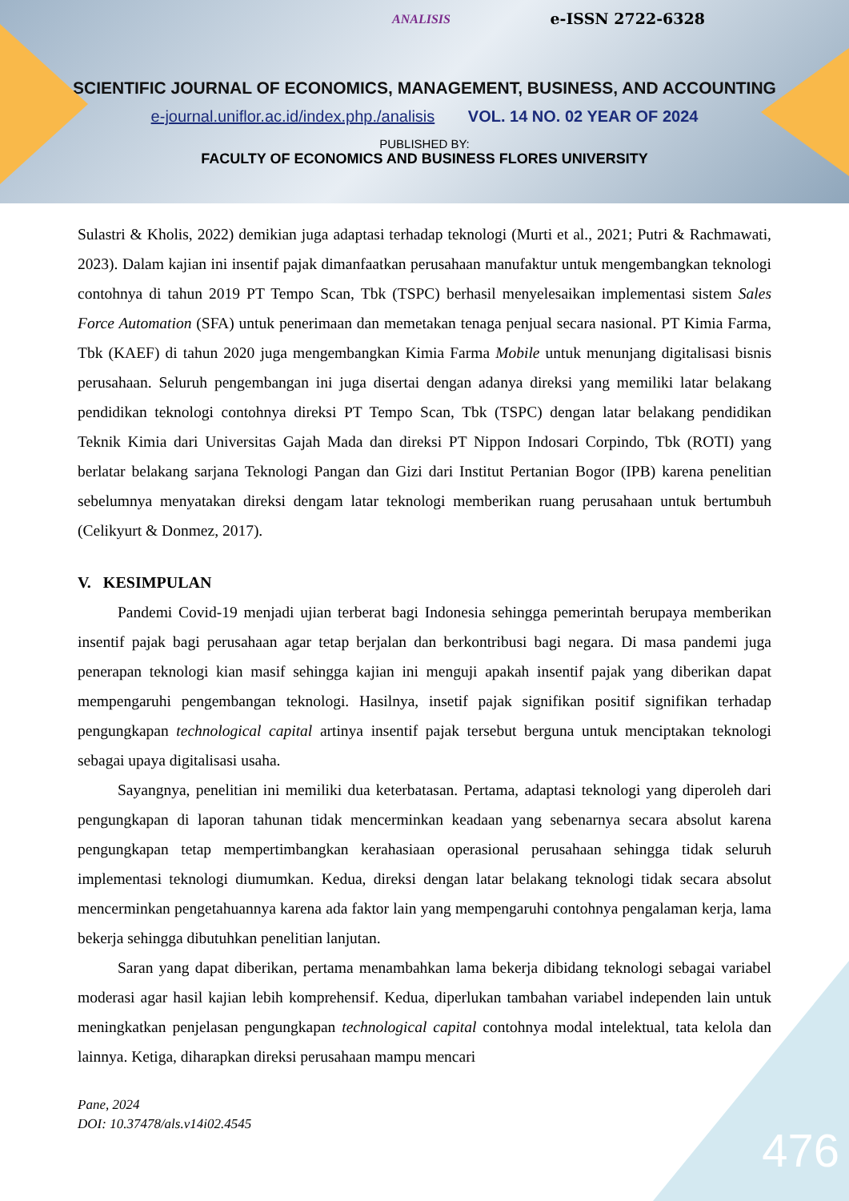ANALISIS e-ISSN 2722-6328
SCIENTIFIC JOURNAL OF ECONOMICS, MANAGEMENT, BUSINESS, AND ACCOUNTING
e-journal.uniflor.ac.id/index.php./analisis VOL. 14 NO. 02 YEAR OF 2024
PUBLISHED BY:
FACULTY OF ECONOMICS AND BUSINESS FLORES UNIVERSITY
Sulastri & Kholis, 2022) demikian juga adaptasi terhadap teknologi (Murti et al., 2021; Putri & Rachmawati, 2023). Dalam kajian ini insentif pajak dimanfaatkan perusahaan manufaktur untuk mengembangkan teknologi contohnya di tahun 2019 PT Tempo Scan, Tbk (TSPC) berhasil menyelesaikan implementasi sistem Sales Force Automation (SFA) untuk penerimaan dan memetakan tenaga penjual secara nasional. PT Kimia Farma, Tbk (KAEF) di tahun 2020 juga mengembangkan Kimia Farma Mobile untuk menunjang digitalisasi bisnis perusahaan. Seluruh pengembangan ini juga disertai dengan adanya direksi yang memiliki latar belakang pendidikan teknologi contohnya direksi PT Tempo Scan, Tbk (TSPC) dengan latar belakang pendidikan Teknik Kimia dari Universitas Gajah Mada dan direksi PT Nippon Indosari Corpindo, Tbk (ROTI) yang berlatar belakang sarjana Teknologi Pangan dan Gizi dari Institut Pertanian Bogor (IPB) karena penelitian sebelumnya menyatakan direksi dengam latar teknologi memberikan ruang perusahaan untuk bertumbuh (Celikyurt & Donmez, 2017).
V. KESIMPULAN
Pandemi Covid-19 menjadi ujian terberat bagi Indonesia sehingga pemerintah berupaya memberikan insentif pajak bagi perusahaan agar tetap berjalan dan berkontribusi bagi negara. Di masa pandemi juga penerapan teknologi kian masif sehingga kajian ini menguji apakah insentif pajak yang diberikan dapat mempengaruhi pengembangan teknologi. Hasilnya, insetif pajak signifikan positif signifikan terhadap pengungkapan technological capital artinya insentif pajak tersebut berguna untuk menciptakan teknologi sebagai upaya digitalisasi usaha.
Sayangnya, penelitian ini memiliki dua keterbatasan. Pertama, adaptasi teknologi yang diperoleh dari pengungkapan di laporan tahunan tidak mencerminkan keadaan yang sebenarnya secara absolut karena pengungkapan tetap mempertimbangkan kerahasiaan operasional perusahaan sehingga tidak seluruh implementasi teknologi diumumkan. Kedua, direksi dengan latar belakang teknologi tidak secara absolut mencerminkan pengetahuannya karena ada faktor lain yang mempengaruhi contohnya pengalaman kerja, lama bekerja sehingga dibutuhkan penelitian lanjutan.
Saran yang dapat diberikan, pertama menambahkan lama bekerja dibidang teknologi sebagai variabel moderasi agar hasil kajian lebih komprehensif. Kedua, diperlukan tambahan variabel independen lain untuk meningkatkan penjelasan pengungkapan technological capital contohnya modal intelektual, tata kelola dan lainnya. Ketiga, diharapkan direksi perusahaan mampu mencari
Pane, 2024
DOI: 10.37478/als.v14i02.4545
476